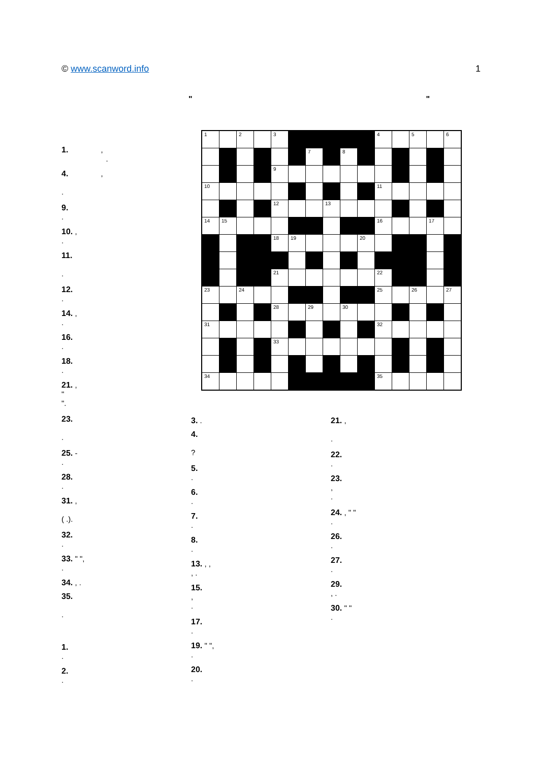© www.scanword.info 1
" "
1. ,
.
4. ,
.
9.
.
10. ,
.
11.
.
12.
.
14. ,
.
16.
.
18.
.
21. ,
"
".
23.
.
25. -
.
28.
.
31. ,
( .).
32.
.
33. " ",
.
34. , .
35.
.
1.
.
2.
.
| 1 | | 2 | | 3 | | | | | | 4 | | 5 | | 6 |
| | | | | | | 7 | | 8 | | | | | | |
| | | | | 9 | | | | | | | | | | |
| 10 | | | | | | | | | | 11 | | | | |
| | | | | 12 | | | 13 | | | | | | | |
| 14 | 15 | | | | | | | | | 16 | | | 17 | |
| | | | | 18 | 19 | | | | 20 | | | | | |
| | | | | 21 | | | | | | 22 | | | | |
| 23 | | 24 | | | | | | | | 25 | | 26 | | 27 |
| | | | | 28 | | 29 | | 30 | | | | | | |
| 31 | | | | | | | | | | 32 | | | | |
| | | | | 33 | | | | | | | | | | |
| 34 | | | | | | | | | | 35 | | | | |
3. .
4.
?
5.
.
6.
.
7.
.
8.
.
13. , ,
, .
15.
,
.
17.
.
19. " ",
.
20.
.
21. ,
.
22.
.
23.
,
.
24. , " "
.
26.
.
27.
.
29.
, .
30. " "
.